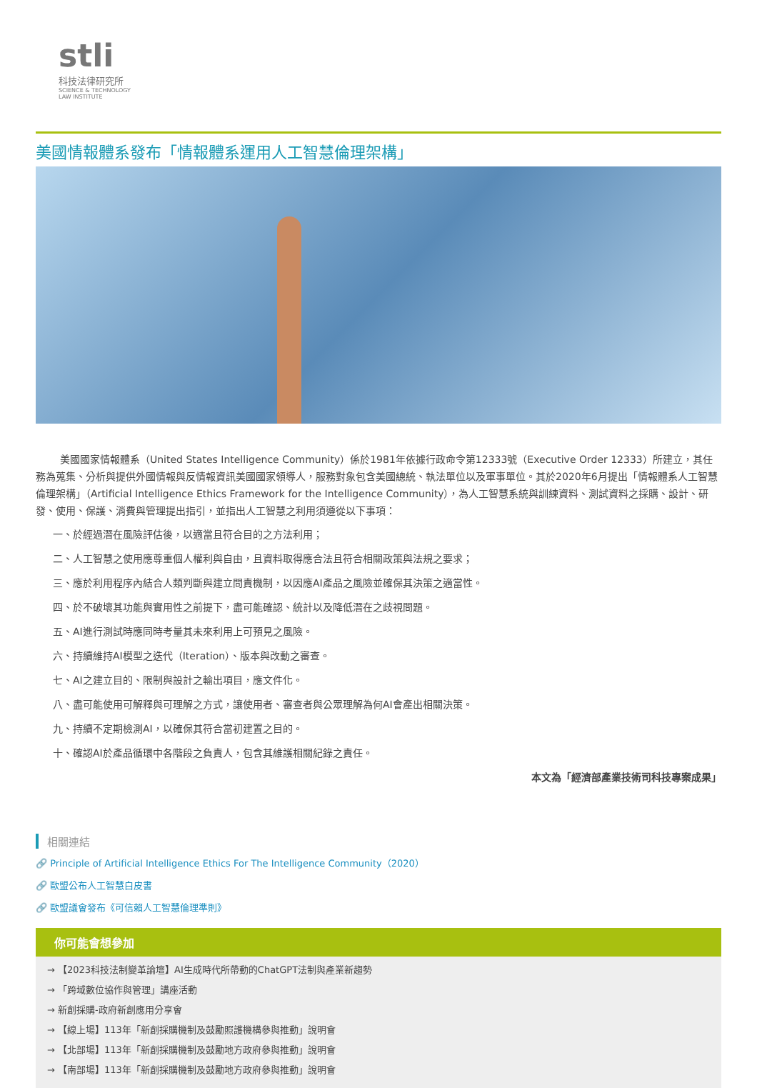stli
科技法律研究所
SCIENCE & TECHNOLOGY
LAW INSTITUTE
美國情報體系發布「情報體系運用人工智慧倫理架構」
美國國家情報體系（United States Intelligence Community）係於1981年依據行政命令第12333號（Executive Order 12333）所建立，其任務為蒐集、分析與提供外國情報與反情報資訊美國國家領導人，服務對象包含美國總統、執法單位以及軍事單位。其於2020年6月提出「情報體系人工智慧倫理架構」（Artificial Intelligence Ethics Framework for the Intelligence Community），為人工智慧系統與訓練資料、測試資料之採購、設計、研發、使用、保護、消費與管理提出指引，並指出人工智慧之利用須遵從以下事項：
一、於經過潛在風險評估後，以適當且符合目的之方法利用；
二、人工智慧之使用應尊重個人權利與自由，且資料取得應合法且符合相關政策與法規之要求；
三、應於利用程序內結合人類判斷與建立問責機制，以因應AI產品之風險並確保其決策之適當性。
四、於不破壞其功能與實用性之前提下，盡可能確認、統計以及降低潛在之歧視問題。
五、AI進行測試時應同時考量其未來利用上可預見之風險。
六、持續維持AI模型之迭代（Iteration）、版本與改動之審查。
七、AI之建立目的、限制與設計之輸出項目，應文件化。
八、盡可能使用可解釋與可理解之方式，讓使用者、審查者與公眾理解為何AI會產出相關決策。
九、持續不定期檢測AI，以確保其符合當初建置之目的。
十、確認AI於產品循環中各階段之負責人，包含其維護相關紀錄之責任。
本文為「經濟部產業技術司科技專案成果」
相關連結
🔗 Principle of Artificial Intelligence Ethics For The Intelligence Community（2020）
🔗 歐盟公布人工智慧白皮書
🔗 歐盟議會發布《可信賴人工智慧倫理準則》
你可能會想參加
→ 【2023科技法制變革論壇】AI生成時代所帶動的ChatGPT法制與產業新趨勢
→ 「跨域數位協作與管理」講座活動
→ 新創採購-政府新創應用分享會
→ 【線上場】113年「新創採購機制及鼓勵照護機構參與推動」說明會
→ 【北部場】113年「新創採購機制及鼓勵地方政府參與推動」說明會
→ 【南部場】113年「新創採購機制及鼓勵地方政府參與推動」說明會